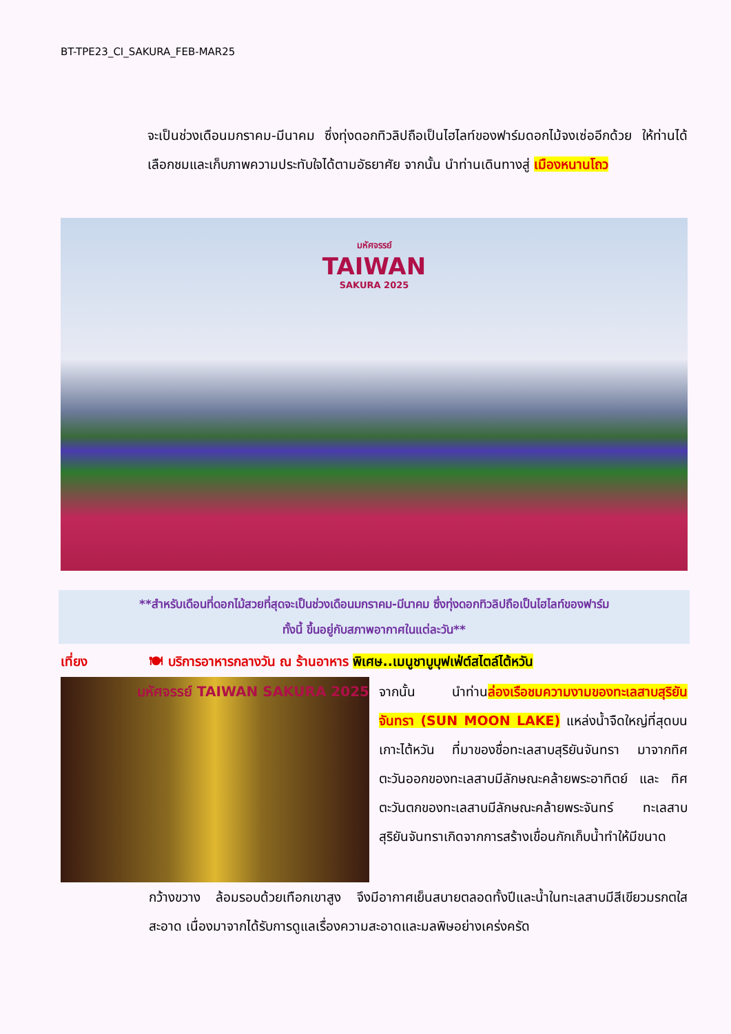BT-TPE23_CI_SAKURA_FEB-MAR25
จะเป็นช่วงเดือนมกราคม-มีนาคม ซึ่งทุ่งดอกทิวลิปถือเป็นไฮไลท์ของฟาร์มดอกไม้จงเซ่ออีกด้วย ให้ท่านได้เลือกชมและเก็บภาพความประทับใจได้ตามอัธยาศัย จากนั้น นำท่านเดินทางสู่ เมืองหนานโถว
มหัศจรรย์
TAIWAN
SAKURA 2025
**สำหรับเดือนที่ดอกไม้สวยที่สุดจะเป็นช่วงเดือนมกราคม-มีนาคม ซึ่งทุ่งดอกทิวลิปถือเป็นไฮไลท์ของฟาร์ม
ทั้งนี้ ขึ้นอยู่กับสภาพอากาศในแต่ละวัน**
เที่ยง 🍽 บริการอาหารกลางวัน ณ ร้านอาหาร พิเศษ..เมนูชาบูบุฟเฟ่ต์สไตล์ไต้หวัน
มหัศจรรย์ TAIWAN SAKURA 2025
จากนั้น นำท่านล่องเรือชมความงามของทะเลสาบสุริยันจันทรา (SUN MOON LAKE) แหล่งน้ำจืดใหญ่ที่สุดบนเกาะไต้หวัน ที่มาของชื่อทะเลสาบสุริยันจันทรา มาจากทิศตะวันออกของทะเลสาบมีลักษณะคล้ายพระอาทิตย์ และ ทิศตะวันตกของทะเลสาบมีลักษณะคล้ายพระจันทร์ ทะเลสาบสุริยันจันทราเกิดจากการสร้างเขื่อนกักเก็บน้ำทำให้มีขนาด
กว้างขวาง ล้อมรอบด้วยเทือกเขาสูง จึงมีอากาศเย็นสบายตลอดทั้งปีและน้ำในทะเลสาบมีสีเขียวมรกตใสสะอาด เนื่องมาจากได้รับการดูแลเรื่องความสะอาดและมลพิษอย่างเคร่งครัด